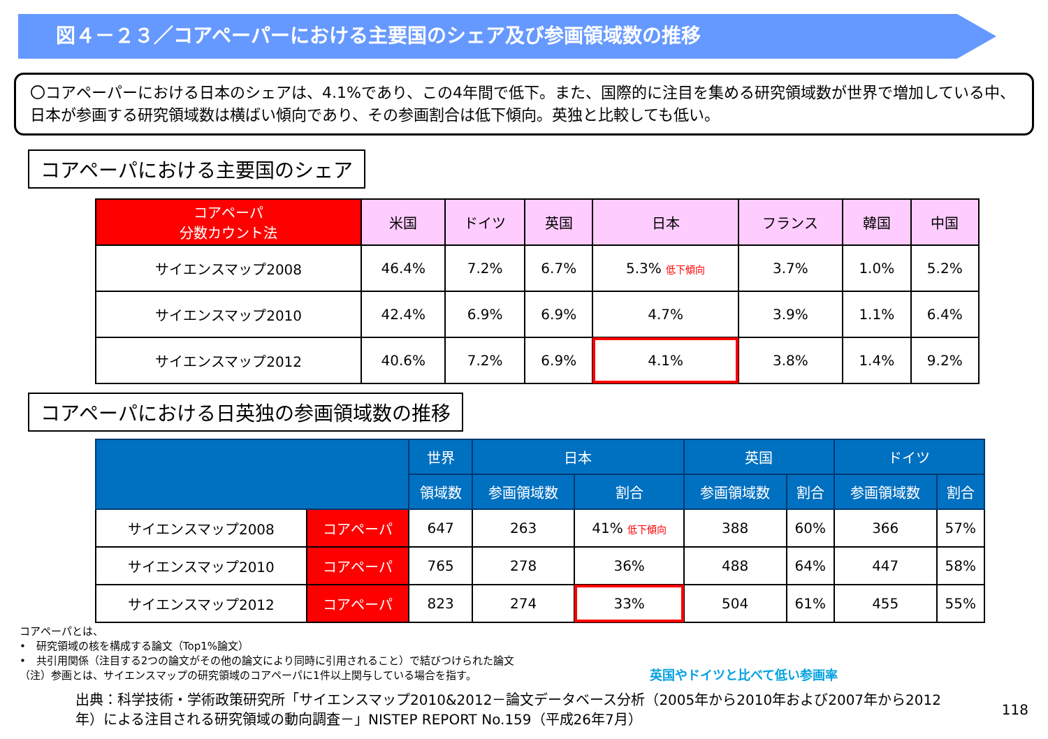図４－２３／コアペーパーにおける主要国のシェア及び参画領域数の推移
〇コアペーパーにおける日本のシェアは、4.1%であり、この4年間で低下。また、国際的に注目を集める研究領域数が世界で増加している中、日本が参画する研究領域数は横ばい傾向であり、その参画割合は低下傾向。英独と比較しても低い。
コアペーパにおける主要国のシェア
| コアペーパ 分数カウント法 | 米国 | ドイツ | 英国 | 日本 | フランス | 韓国 | 中国 |
| --- | --- | --- | --- | --- | --- | --- | --- |
| サイエンスマップ2008 | 46.4% | 7.2% | 6.7% | 5.3% 低下傾向 | 3.7% | 1.0% | 5.2% |
| サイエンスマップ2010 | 42.4% | 6.9% | 6.9% | 4.7% | 3.9% | 1.1% | 6.4% |
| サイエンスマップ2012 | 40.6% | 7.2% | 6.9% | 4.1% | 3.8% | 1.4% | 9.2% |
コアペーパにおける日英独の参画領域数の推移
| | | 世界 | 日本 | | 英国 | | ドイツ | |
| --- | --- | --- | --- | --- | --- | --- | --- | --- |
| | | 領域数 | 参画領域数 | 割合 | 参画領域数 | 割合 | 参画領域数 | 割合 |
| サイエンスマップ2008 | コアペーパ | 647 | 263 | 41% 低下傾向 | 388 | 60% | 366 | 57% |
| サイエンスマップ2010 | コアペーパ | 765 | 278 | 36% | 488 | 64% | 447 | 58% |
| サイエンスマップ2012 | コアペーパ | 823 | 274 | 33% | 504 | 61% | 455 | 55% |
コアペーパとは、
•　研究領域の核を構成する論文（Top1%論文）
•　共引用関係（注目する2つの論文がその他の論文により同時に引用されること）で結びつけられた論文
（注）参画とは、サイエンスマップの研究領域のコアペーパに1件以上関与している場合を指す。
英国やドイツと比べて低い参画率
出典：科学技術・学術政策研究所「サイエンスマップ2010&2012－論文データベース分析（2005年から2010年および2007年から2012年）による注目される研究領域の動向調査－」NISTEP REPORT No.159（平成26年7月）
118